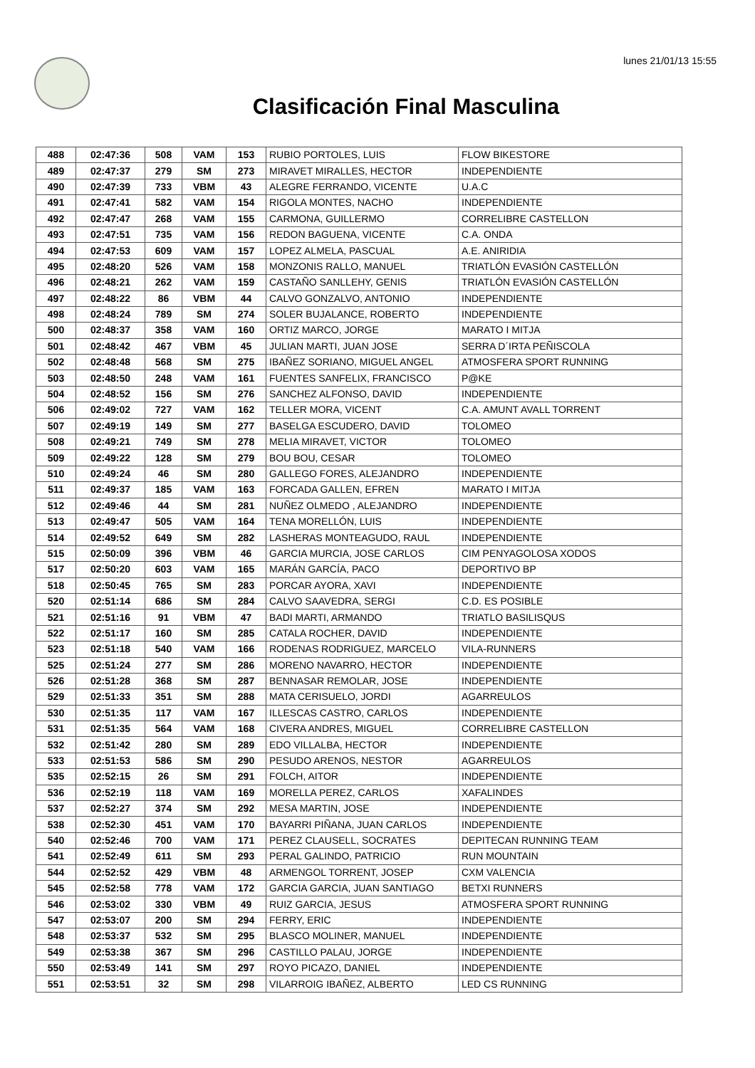lunes 21/01/13 15:55
Clasificación Final Masculina
| 488 | 02:47:36 | 508 | VAM | 153 | RUBIO PORTOLES, LUIS | FLOW BIKESTORE |
| 489 | 02:47:37 | 279 | SM | 273 | MIRAVET MIRALLES, HECTOR | INDEPENDIENTE |
| 490 | 02:47:39 | 733 | VBM | 43 | ALEGRE FERRANDO, VICENTE | U.A.C |
| 491 | 02:47:41 | 582 | VAM | 154 | RIGOLA MONTES, NACHO | INDEPENDIENTE |
| 492 | 02:47:47 | 268 | VAM | 155 | CARMONA, GUILLERMO | CORRELIBRE CASTELLON |
| 493 | 02:47:51 | 735 | VAM | 156 | REDON BAGUENA, VICENTE | C.A. ONDA |
| 494 | 02:47:53 | 609 | VAM | 157 | LOPEZ ALMELA, PASCUAL | A.E. ANIRIDIA |
| 495 | 02:48:20 | 526 | VAM | 158 | MONZONIS RALLO, MANUEL | TRIATLÓN EVASIÓN CASTELLÓN |
| 496 | 02:48:21 | 262 | VAM | 159 | CASTAÑO SANLLEHY, GENIS | TRIATLÓN EVASIÓN CASTELLÓN |
| 497 | 02:48:22 | 86 | VBM | 44 | CALVO GONZALVO, ANTONIO | INDEPENDIENTE |
| 498 | 02:48:24 | 789 | SM | 274 | SOLER BUJALANCE, ROBERTO | INDEPENDIENTE |
| 500 | 02:48:37 | 358 | VAM | 160 | ORTIZ MARCO, JORGE | MARATO I MITJA |
| 501 | 02:48:42 | 467 | VBM | 45 | JULIAN MARTI, JUAN JOSE | SERRA D´IRTA PEÑISCOLA |
| 502 | 02:48:48 | 568 | SM | 275 | IBAÑEZ SORIANO, MIGUEL ANGEL | ATMOSFERA SPORT RUNNING |
| 503 | 02:48:50 | 248 | VAM | 161 | FUENTES SANFELIX, FRANCISCO | P@KE |
| 504 | 02:48:52 | 156 | SM | 276 | SANCHEZ ALFONSO, DAVID | INDEPENDIENTE |
| 506 | 02:49:02 | 727 | VAM | 162 | TELLER MORA, VICENT | C.A. AMUNT AVALL TORRENT |
| 507 | 02:49:19 | 149 | SM | 277 | BASELGA ESCUDERO, DAVID | TOLOMEO |
| 508 | 02:49:21 | 749 | SM | 278 | MELIA MIRAVET, VICTOR | TOLOMEO |
| 509 | 02:49:22 | 128 | SM | 279 | BOU BOU, CESAR | TOLOMEO |
| 510 | 02:49:24 | 46 | SM | 280 | GALLEGO FORES, ALEJANDRO | INDEPENDIENTE |
| 511 | 02:49:37 | 185 | VAM | 163 | FORCADA GALLEN, EFREN | MARATO I MITJA |
| 512 | 02:49:46 | 44 | SM | 281 | NUÑEZ OLMEDO , ALEJANDRO | INDEPENDIENTE |
| 513 | 02:49:47 | 505 | VAM | 164 | TENA MORELLÓN, LUIS | INDEPENDIENTE |
| 514 | 02:49:52 | 649 | SM | 282 | LASHERAS MONTEAGUDO, RAUL | INDEPENDIENTE |
| 515 | 02:50:09 | 396 | VBM | 46 | GARCIA MURCIA, JOSE CARLOS | CIM PENYAGOLOSA XODOS |
| 517 | 02:50:20 | 603 | VAM | 165 | MARÁN GARCÍA, PACO | DEPORTIVO BP |
| 518 | 02:50:45 | 765 | SM | 283 | PORCAR AYORA, XAVI | INDEPENDIENTE |
| 520 | 02:51:14 | 686 | SM | 284 | CALVO SAAVEDRA, SERGI | C.D. ES POSIBLE |
| 521 | 02:51:16 | 91 | VBM | 47 | BADI MARTI, ARMANDO | TRIATLO BASILISQUS |
| 522 | 02:51:17 | 160 | SM | 285 | CATALA ROCHER, DAVID | INDEPENDIENTE |
| 523 | 02:51:18 | 540 | VAM | 166 | RODENAS RODRIGUEZ, MARCELO | VILA-RUNNERS |
| 525 | 02:51:24 | 277 | SM | 286 | MORENO NAVARRO, HECTOR | INDEPENDIENTE |
| 526 | 02:51:28 | 368 | SM | 287 | BENNASAR REMOLAR, JOSE | INDEPENDIENTE |
| 529 | 02:51:33 | 351 | SM | 288 | MATA CERISUELO, JORDI | AGARREULOS |
| 530 | 02:51:35 | 117 | VAM | 167 | ILLESCAS CASTRO, CARLOS | INDEPENDIENTE |
| 531 | 02:51:35 | 564 | VAM | 168 | CIVERA ANDRES, MIGUEL | CORRELIBRE CASTELLON |
| 532 | 02:51:42 | 280 | SM | 289 | EDO VILLALBA, HECTOR | INDEPENDIENTE |
| 533 | 02:51:53 | 586 | SM | 290 | PESUDO ARENOS, NESTOR | AGARREULOS |
| 535 | 02:52:15 | 26 | SM | 291 | FOLCH, AITOR | INDEPENDIENTE |
| 536 | 02:52:19 | 118 | VAM | 169 | MORELLA PEREZ, CARLOS | XAFALINDES |
| 537 | 02:52:27 | 374 | SM | 292 | MESA MARTIN, JOSE | INDEPENDIENTE |
| 538 | 02:52:30 | 451 | VAM | 170 | BAYARRI PIÑANA, JUAN CARLOS | INDEPENDIENTE |
| 540 | 02:52:46 | 700 | VAM | 171 | PEREZ CLAUSELL, SOCRATES | DEPITECAN RUNNING TEAM |
| 541 | 02:52:49 | 611 | SM | 293 | PERAL GALINDO, PATRICIO | RUN MOUNTAIN |
| 544 | 02:52:52 | 429 | VBM | 48 | ARMENGOL TORRENT, JOSEP | CXM VALENCIA |
| 545 | 02:52:58 | 778 | VAM | 172 | GARCIA GARCIA, JUAN SANTIAGO | BETXI RUNNERS |
| 546 | 02:53:02 | 330 | VBM | 49 | RUIZ GARCIA, JESUS | ATMOSFERA SPORT RUNNING |
| 547 | 02:53:07 | 200 | SM | 294 | FERRY, ERIC | INDEPENDIENTE |
| 548 | 02:53:37 | 532 | SM | 295 | BLASCO MOLINER, MANUEL | INDEPENDIENTE |
| 549 | 02:53:38 | 367 | SM | 296 | CASTILLO PALAU, JORGE | INDEPENDIENTE |
| 550 | 02:53:49 | 141 | SM | 297 | ROYO PICAZO, DANIEL | INDEPENDIENTE |
| 551 | 02:53:51 | 32 | SM | 298 | VILARROIG IBAÑEZ, ALBERTO | LED CS RUNNING |